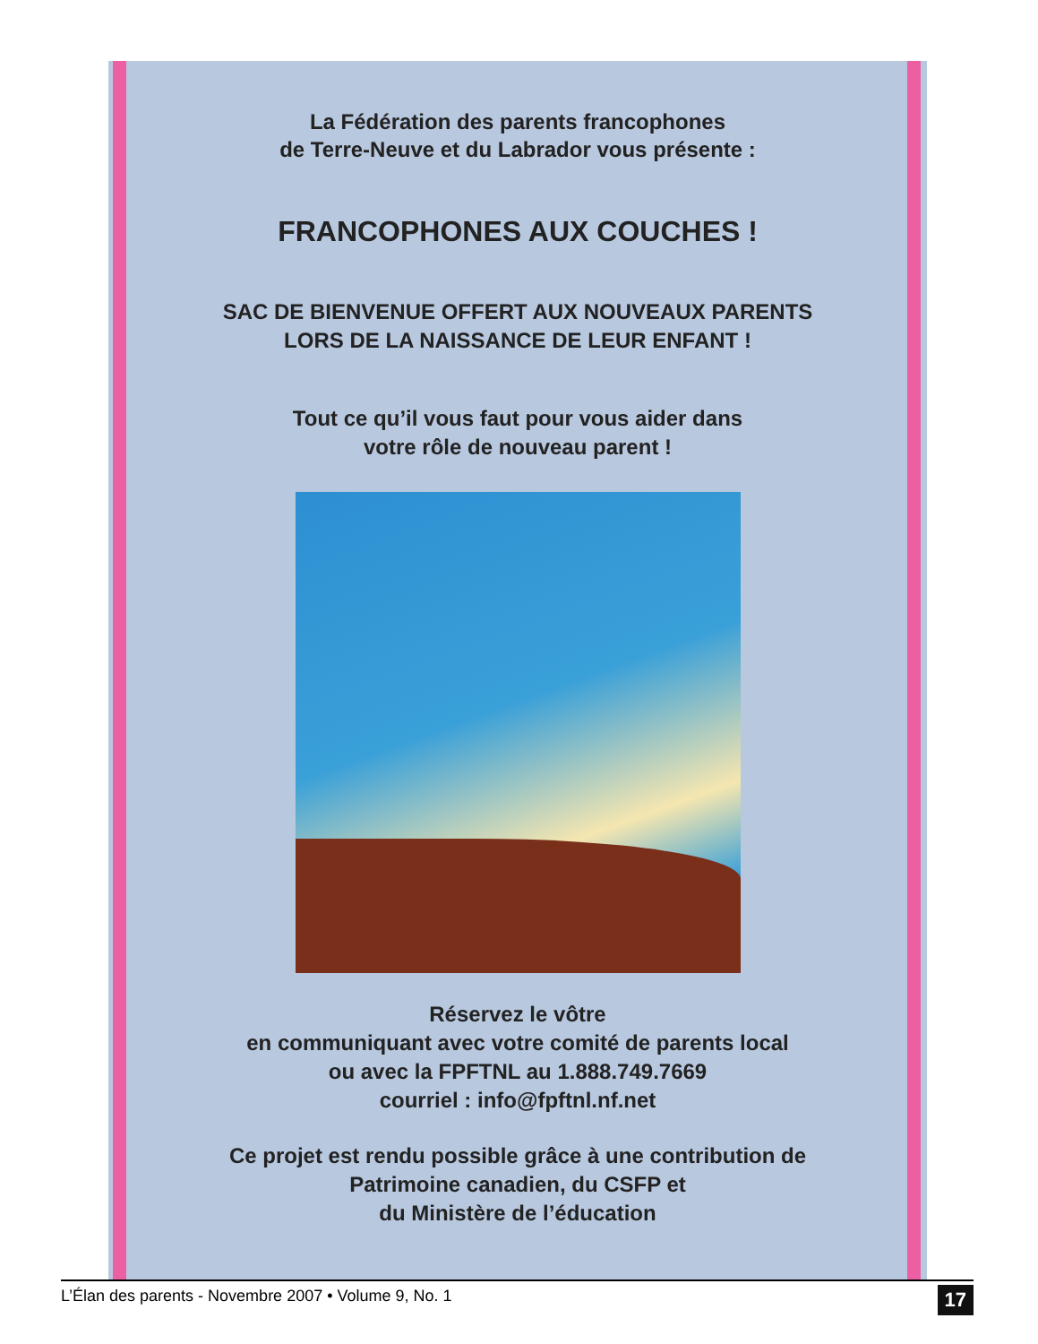La Fédération des parents francophones
de Terre-Neuve et du Labrador vous présente :
FRANCOPHONES AUX COUCHES !
SAC DE BIENVENUE OFFERT AUX NOUVEAUX PARENTS
LORS DE LA NAISSANCE DE LEUR ENFANT !
Tout ce qu’il vous faut pour vous aider dans
votre rôle de nouveau parent !
Réservez le vôtre
en communiquant avec votre comité de parents local
ou avec la FPFTNL au 1.888.749.7669
courriel : info@fpftnl.nf.net
Ce projet est rendu possible grâce à une contribution de
Patrimoine canadien, du CSFP et
du Ministère de l’éducation
L’Élan des parents - Novembre 2007 • Volume 9, No. 1 17